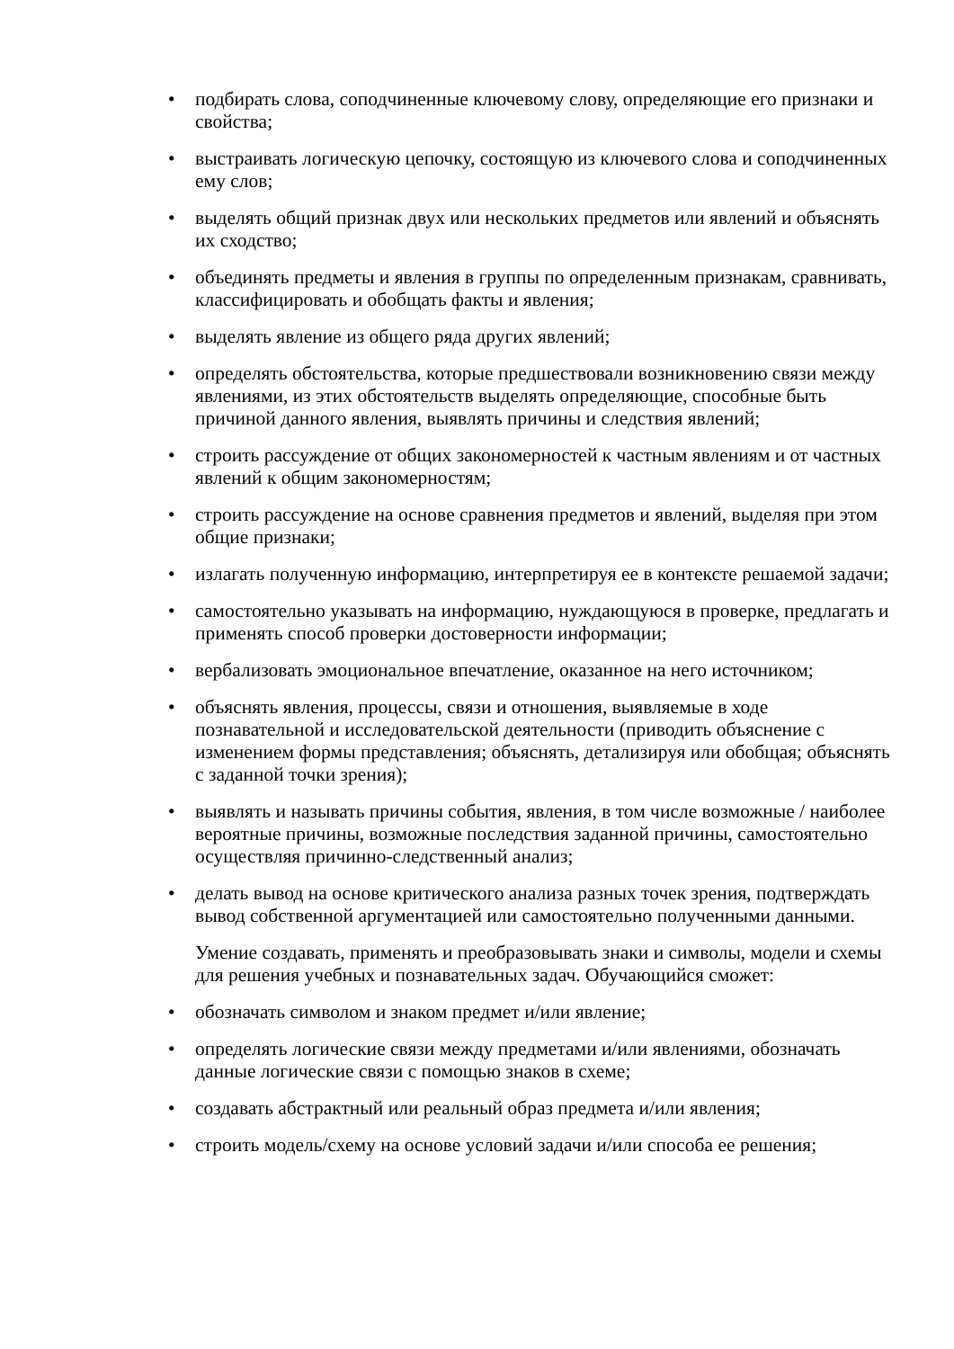• подбирать слова, соподчиненные ключевому слову, определяющие его признаки и свойства;
• выстраивать логическую цепочку, состоящую из ключевого слова и соподчиненных ему слов;
• выделять общий признак двух или нескольких предметов или явлений и объяснять их сходство;
• объединять предметы и явления в группы по определенным признакам, сравнивать, классифицировать и обобщать факты и явления;
• выделять явление из общего ряда других явлений;
• определять обстоятельства, которые предшествовали возникновению связи между явлениями, из этих обстоятельств выделять определяющие, способные быть причиной данного явления, выявлять причины и следствия явлений;
• строить рассуждение от общих закономерностей к частным явлениям и от частных явлений к общим закономерностям;
• строить рассуждение на основе сравнения предметов и явлений, выделяя при этом общие признаки;
• излагать полученную информацию, интерпретируя ее в контексте решаемой задачи;
• самостоятельно указывать на информацию, нуждающуюся в проверке, предлагать и применять способ проверки достоверности информации;
• вербализовать эмоциональное впечатление, оказанное на него источником;
• объяснять явления, процессы, связи и отношения, выявляемые в ходе познавательной и исследовательской деятельности (приводить объяснение с изменением формы представления; объяснять, детализируя или обобщая; объяснять с заданной точки зрения);
• выявлять и называть причины события, явления, в том числе возможные / наиболее вероятные причины, возможные последствия заданной причины, самостоятельно осуществляя причинно-следственный анализ;
• делать вывод на основе критического анализа разных точек зрения, подтверждать вывод собственной аргументацией или самостоятельно полученными данными.
Умение создавать, применять и преобразовывать знаки и символы, модели и схемы для решения учебных и познавательных задач. Обучающийся сможет:
• обозначать символом и знаком предмет и/или явление;
• определять логические связи между предметами и/или явлениями, обозначать данные логические связи с помощью знаков в схеме;
• создавать абстрактный или реальный образ предмета и/или явления;
• строить модель/схему на основе условий задачи и/или способа ее решения;